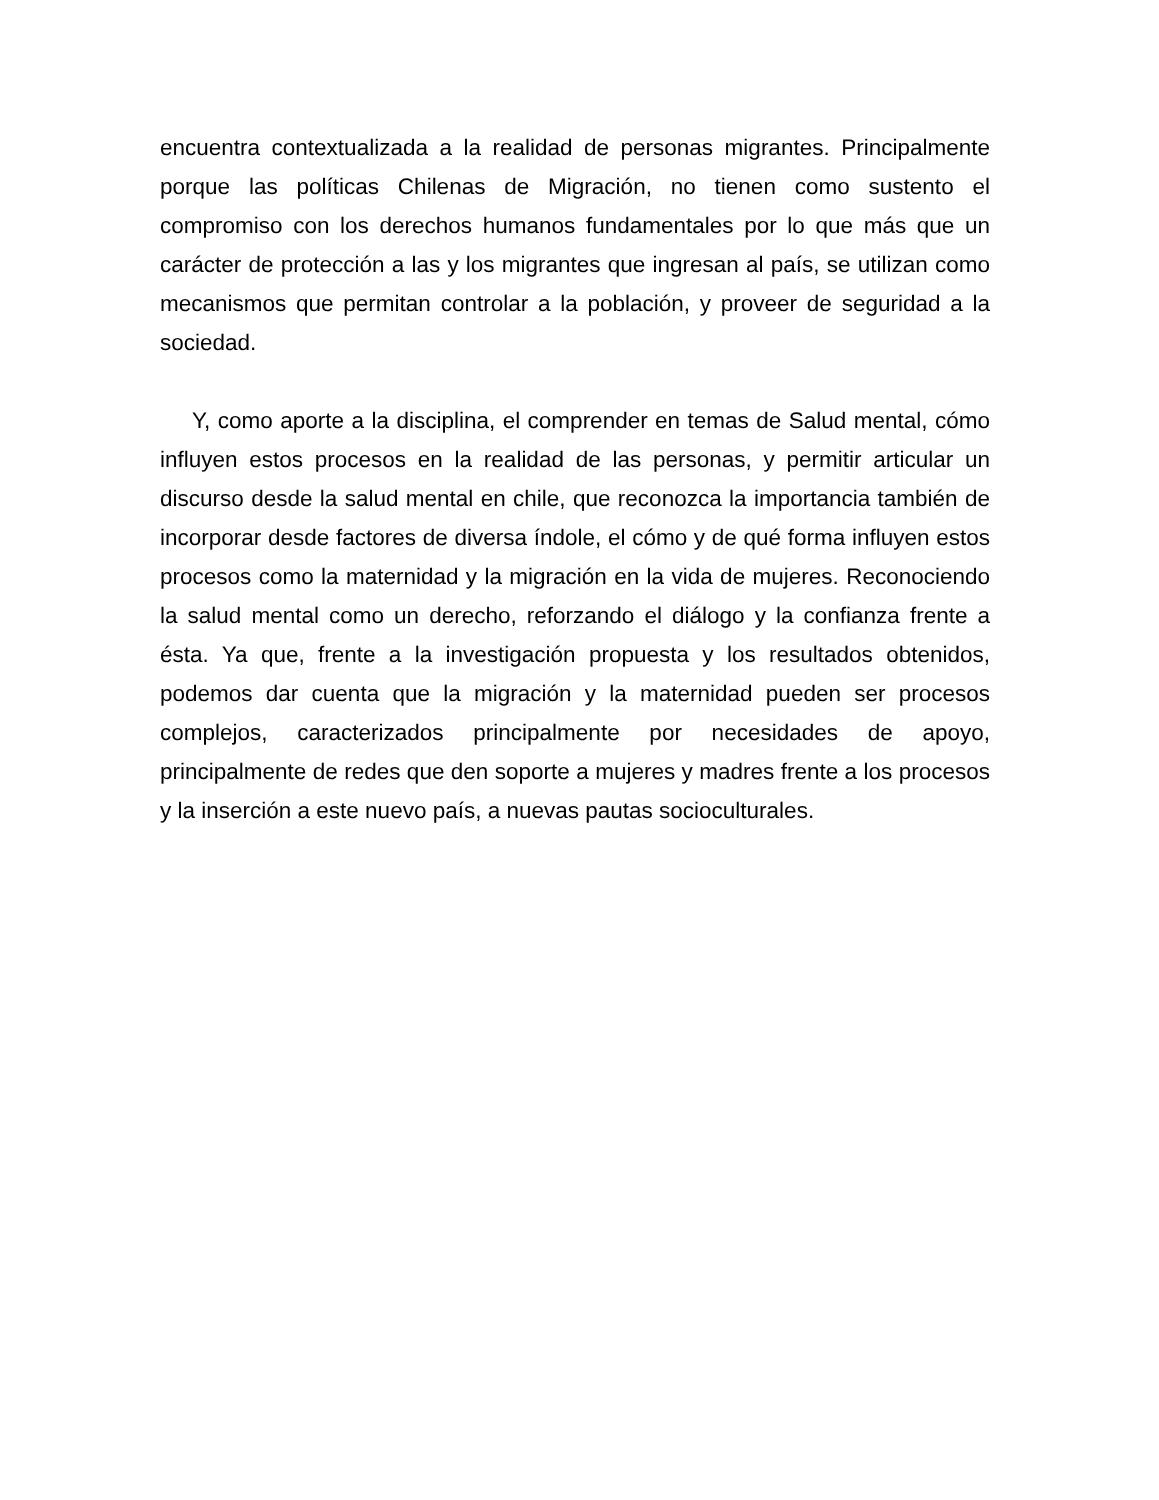encuentra contextualizada a la realidad de personas migrantes. Principalmente porque las políticas Chilenas de Migración, no tienen como sustento el compromiso con los derechos humanos fundamentales por lo que más que un carácter de protección a las y los migrantes que ingresan al país, se utilizan como mecanismos que permitan controlar a la población, y proveer de seguridad a la sociedad.
Y, como aporte a la disciplina, el comprender en temas de Salud mental, cómo influyen estos procesos en la realidad de las personas, y permitir articular un discurso desde la salud mental en chile, que reconozca la importancia también de incorporar desde factores de diversa índole, el cómo y de qué forma influyen estos procesos como la maternidad y la migración en la vida de mujeres. Reconociendo la salud mental como un derecho, reforzando el diálogo y la confianza frente a ésta. Ya que, frente a la investigación propuesta y los resultados obtenidos, podemos dar cuenta que la migración y la maternidad pueden ser procesos complejos, caracterizados principalmente por necesidades de apoyo, principalmente de redes que den soporte a mujeres y madres frente a los procesos y la inserción a este nuevo país, a nuevas pautas socioculturales.